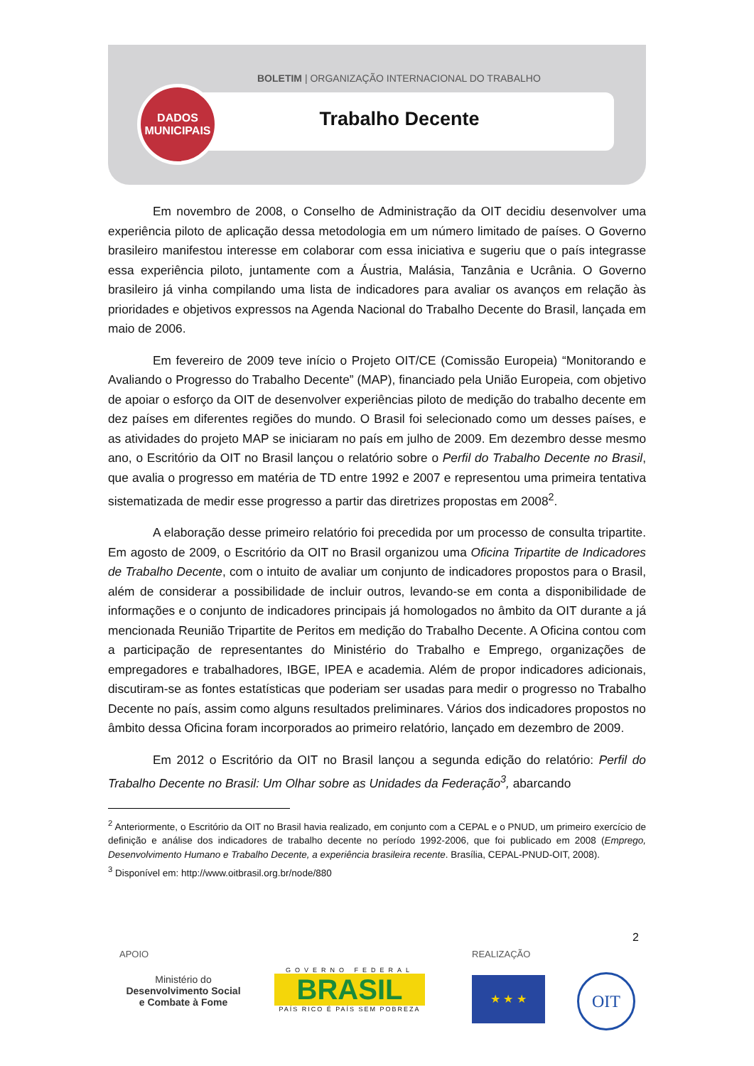BOLETIM | ORGANIZAÇÃO INTERNACIONAL DO TRABALHO
Trabalho Decente
DADOS
MUNICIPAIS
Em novembro de 2008, o Conselho de Administração da OIT decidiu desenvolver uma experiência piloto de aplicação dessa metodologia em um número limitado de países. O Governo brasileiro manifestou interesse em colaborar com essa iniciativa e sugeriu que o país integrasse essa experiência piloto, juntamente com a Áustria, Malásia, Tanzânia e Ucrânia. O Governo brasileiro já vinha compilando uma lista de indicadores para avaliar os avanços em relação às prioridades e objetivos expressos na Agenda Nacional do Trabalho Decente do Brasil, lançada em maio de 2006.
Em fevereiro de 2009 teve início o Projeto OIT/CE (Comissão Europeia) “Monitorando e Avaliando o Progresso do Trabalho Decente” (MAP), financiado pela União Europeia, com objetivo de apoiar o esforço da OIT de desenvolver experiências piloto de medição do trabalho decente em dez países em diferentes regiões do mundo. O Brasil foi selecionado como um desses países, e as atividades do projeto MAP se iniciaram no país em julho de 2009. Em dezembro desse mesmo ano, o Escritório da OIT no Brasil lançou o relatório sobre o Perfil do Trabalho Decente no Brasil, que avalia o progresso em matéria de TD entre 1992 e 2007 e representou uma primeira tentativa sistematizada de medir esse progresso a partir das diretrizes propostas em 2008<sup>2</sup>.
A elaboração desse primeiro relatório foi precedida por um processo de consulta tripartite. Em agosto de 2009, o Escritório da OIT no Brasil organizou uma Oficina Tripartite de Indicadores de Trabalho Decente, com o intuito de avaliar um conjunto de indicadores propostos para o Brasil, além de considerar a possibilidade de incluir outros, levando-se em conta a disponibilidade de informações e o conjunto de indicadores principais já homologados no âmbito da OIT durante a já mencionada Reunião Tripartite de Peritos em medição do Trabalho Decente. A Oficina contou com a participação de representantes do Ministério do Trabalho e Emprego, organizações de empregadores e trabalhadores, IBGE, IPEA e academia. Além de propor indicadores adicionais, discutiram-se as fontes estatísticas que poderiam ser usadas para medir o progresso no Trabalho Decente no país, assim como alguns resultados preliminares. Vários dos indicadores propostos no âmbito dessa Oficina foram incorporados ao primeiro relatório, lançado em dezembro de 2009.
Em 2012 o Escritório da OIT no Brasil lançou a segunda edição do relatório: Perfil do Trabalho Decente no Brasil: Um Olhar sobre as Unidades da Federação<sup>3</sup>, abarcando
<sup>2</sup> Anteriormente, o Escritório da OIT no Brasil havia realizado, em conjunto com a CEPAL e o PNUD, um primeiro exercício de definição e análise dos indicadores de trabalho decente no período 1992-2006, que foi publicado em 2008 (Emprego, Desenvolvimento Humano e Trabalho Decente, a experiência brasileira recente. Brasília, CEPAL-PNUD-OIT, 2008).
<sup>3</sup> Disponível em: http://www.oitbrasil.org.br/node/880
2
APOIO REALIZAÇÃO
Ministério do
Desenvolvimento Social
e Combate à Fome
GOVERNO FEDERAL
BRASIL
PAÍS RICO É PAÍS SEM POBREZA
★ ★ ★ OIT